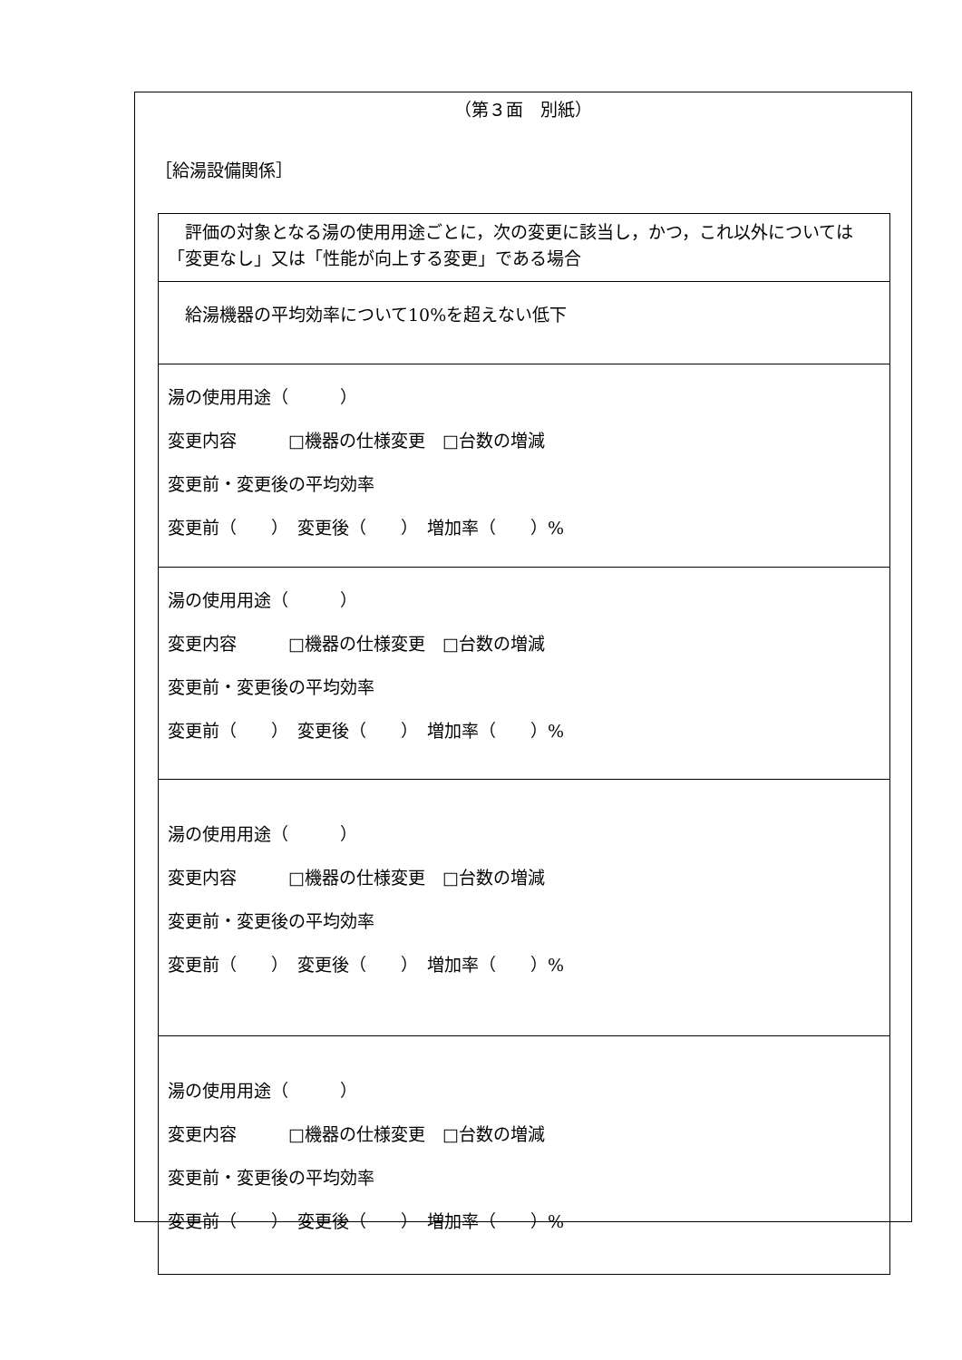（第３面　別紙）
［給湯設備関係］
| 評価の対象となる湯の使用用途ごとに，次の変更に該当し，かつ，これ以外については「変更なし」又は「性能が向上する変更」である場合 |
| 給湯機器の平均効率について10%を超えない低下 |
| 湯の使用用途（ ） 変更内容 □機器の仕様変更 □台数の増減 変更前・変更後の平均効率 変更前（ ） 変更後（ ） 増加率（ ）% |
| 湯の使用用途（ ） 変更内容 □機器の仕様変更 □台数の増減 変更前・変更後の平均効率 変更前（ ） 変更後（ ） 増加率（ ）% |
| 湯の使用用途（ ） 変更内容 □機器の仕様変更 □台数の増減 変更前・変更後の平均効率 変更前（ ） 変更後（ ） 増加率（ ）% |
| 湯の使用用途（ ） 変更内容 □機器の仕様変更 □台数の増減 変更前・変更後の平均効率 変更前（ ） 変更後（ ） 増加率（ ）% |